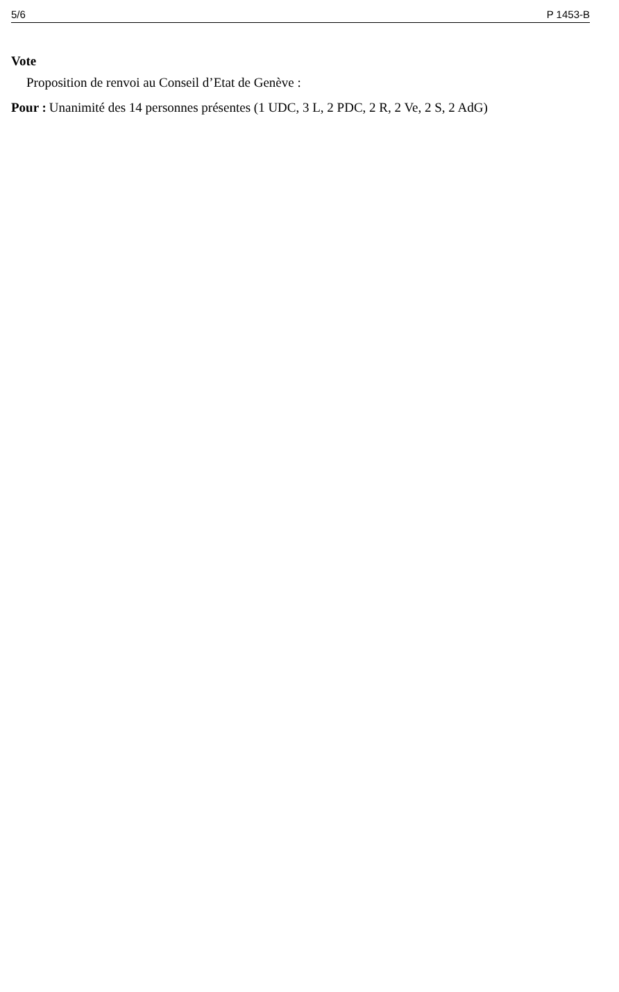5/6 P 1453-B
Vote
Proposition de renvoi au Conseil d’Etat de Genève :
Pour : Unanimité des 14 personnes présentes (1 UDC, 3 L, 2 PDC, 2 R, 2 Ve, 2 S, 2 AdG)